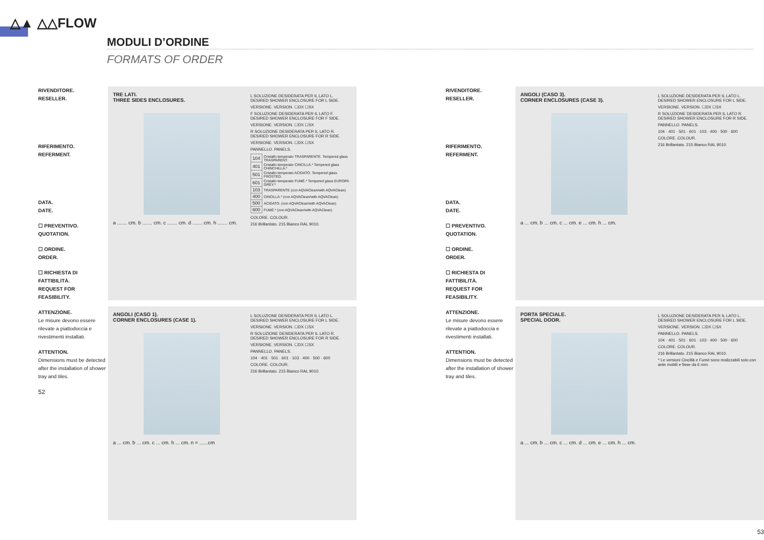△▲ △△FLOW
MODULI D’ORDINE
FORMATS OF ORDER
RIVENDITORE.
RESELLER.
RIFERIMENTO.
REFERMENT.
DATA.
DATE.
☐ PREVENTIVO.
QUOTATION.
☐ ORDINE.
ORDER.
☐ RICHIESTA DI FATTIBILITÀ.
REQUEST FOR FEASIBILITY.
ATTENZIONE.
Le misure devono essere rilevate a piattodoccia e rivestimenti installati.
ATTENTION.
Dimensions must be detected after the installation of shower tray and tiles.
52
TRE LATI.
THREE SIDES ENCLOSURES.
a ....... cm. b ....... cm. c ....... cm. d ....... cm. h ....... cm.
L SOLUZIONE DESIDERATA PER IL LATO L. DESIRED SHOWER ENCLOSURE FOR L SIDE.
VERSIONE. VERSION. ☐DX ☐SX
F SOLUZIONE DESIDERATA PER IL LATO F. DESIRED SHOWER ENCLOSURE FOR F SIDE.
VERSIONE. VERSION. ☐DX ☐SX
R SOLUZIONE DESIDERATA PER IL LATO R. DESIRED SHOWER ENCLOSURE FOR R SIDE.
VERSIONE. VERSION. ☐DX ☐SX
PANNELLO. PANELS.
| 104 | Cristallo temperato TRASPARENTE. Tempered glass TRASPARENT. |
| 401 | Cristallo temperato CINCILLÀ.* Tempered glass CHINCHILLA.* |
| 501 | Cristallo temperato ACIDATO. Tempered glass FROSTED. |
| 601 | Cristallo temperato FUMÈ.* Tempered glass EUROPA GREY.* |
| 103 | TRASPARENTE (con AQVAClean/with AQVAClean) |
| 400 | CINCILLÀ.* (con AQVAClean/with AQVAClean) |
| 500 | ACIDATO. (con AQVAClean/with AQVAClean) |
| 600 | FUMÈ.* (con AQVAClean/with AQVAClean) |
COLORE. COLOUR.
216 Brillantato. 215 Bianco RAL 9010.
ANGOLI (CASO 1).
CORNER ENCLOSURES (CASE 1).
a ... cm. b ... cm. c ... cm. h ... cm. n = ......cm
L SOLUZIONE DESIDERATA PER IL LATO L. DESIRED SHOWER ENCLOSURE FOR L SIDE.
VERSIONE. VERSION. ☐DX ☐SX
R SOLUZIONE DESIDERATA PER IL LATO R. DESIRED SHOWER ENCLOSURE FOR R SIDE.
VERSIONE. VERSION. ☐DX ☐SX
PANNELLO. PANELS.
104 · 401 · 501 · 601 · 103 · 400 · 500 · 600
COLORE. COLOUR.
216 Brillantato. 215 Bianco RAL 9010.
RIVENDITORE.
RESELLER.
RIFERIMENTO.
REFERMENT.
DATA.
DATE.
☐ PREVENTIVO.
QUOTATION.
☐ ORDINE.
ORDER.
☐ RICHIESTA DI FATTIBILITÀ.
REQUEST FOR FEASIBILITY.
ATTENZIONE.
Le misure devono essere rilevate a piattodoccia e rivestimenti installati.
ATTENTION.
Dimensions must be detected after the installation of shower tray and tiles.
ANGOLI (CASO 3).
CORNER ENCLOSURES (CASE 3).
a ... cm. b ... cm. c ... cm. e ... cm. h ... cm.
L SOLUZIONE DESIDERATA PER IL LATO L. DESIRED SHOWER ENCLOSURE FOR L SIDE.
VERSIONE. VERSION. ☐DX ☐SX
R SOLUZIONE DESIDERATA PER IL LATO R. DESIRED SHOWER ENCLOSURE FOR R SIDE.
PANNELLO. PANELS.
104 · 401 · 501 · 601 · 103 · 400 · 500 · 600
COLORE. COLOUR.
216 Brillantato. 215 Bianco RAL 9010.
PORTA SPECIALE.
SPECIAL DOOR.
a ... cm. b ... cm. c ... cm. d ... cm. e ... cm. h ... cm.
L SOLUZIONE DESIDERATA PER IL LATO L. DESIRED SHOWER ENCLOSURE FOR L SIDE.
VERSIONE. VERSION. ☐DX ☐SX
PANNELLO. PANELS.
104 · 401 · 501 · 601 · 103 · 400 · 500 · 600
COLORE. COLOUR.
216 Brillantato. 215 Bianco RAL 9010.
* Le versioni Cincillà e Fumè sono realizzabili solo con ante mobili e fisse da 6 mm.
53